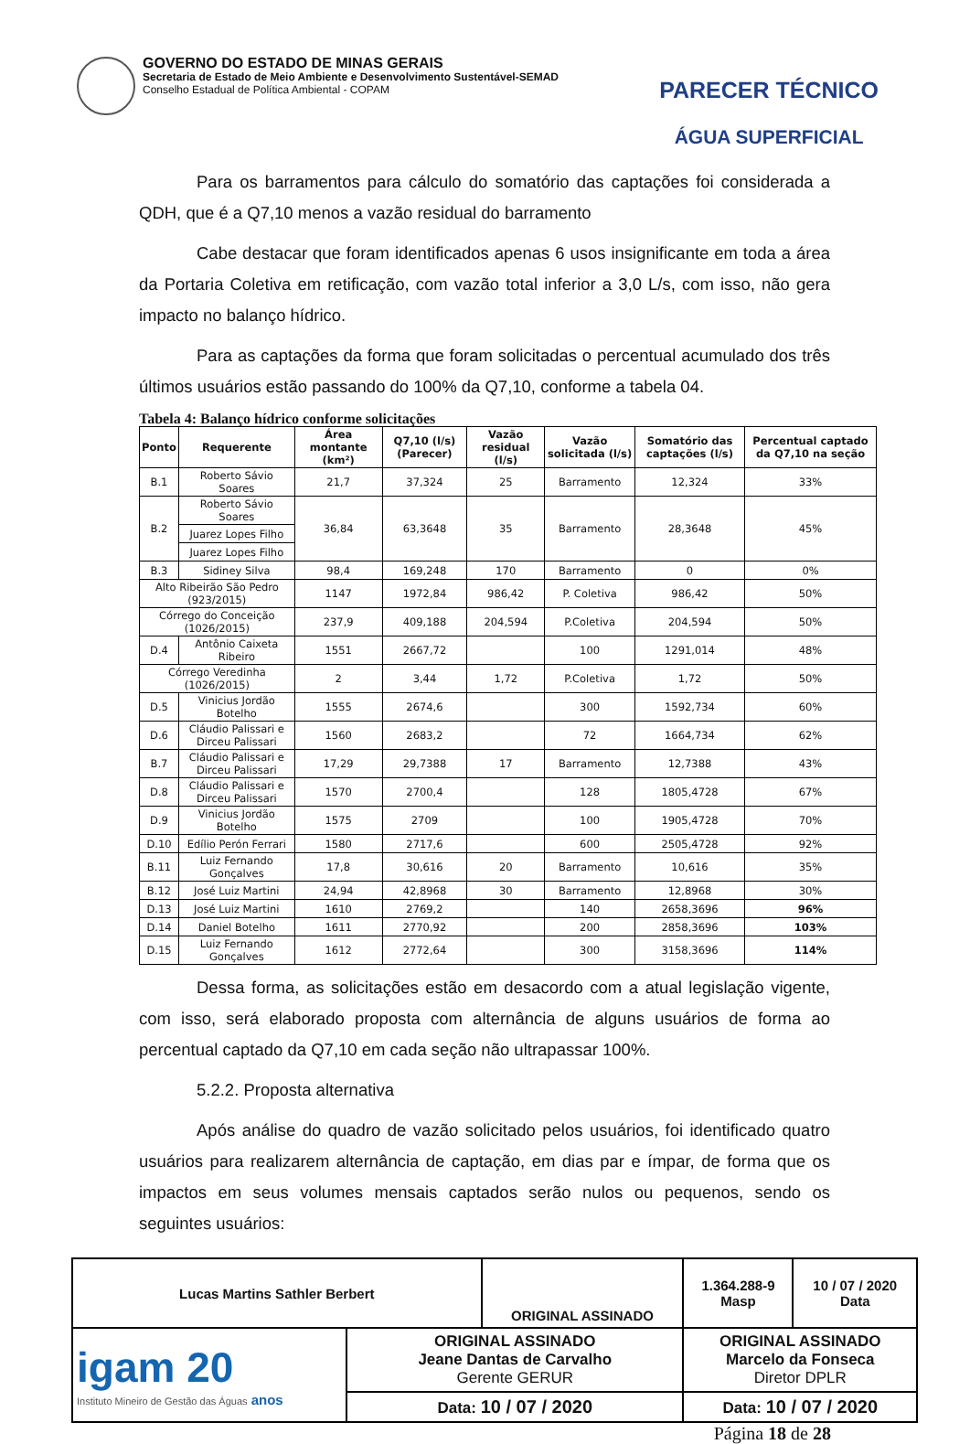GOVERNO DO ESTADO DE MINAS GERAIS
Secretaria de Estado de Meio Ambiente e Desenvolvimento Sustentável-SEMAD
Conselho Estadual de Política Ambiental - COPAM
PARECER TÉCNICO
ÁGUA SUPERFICIAL
Para os barramentos para cálculo do somatório das captações foi considerada a QDH, que é a Q7,10 menos a vazão residual do barramento
Cabe destacar que foram identificados apenas 6 usos insignificante em toda a área da Portaria Coletiva em retificação, com vazão total inferior a 3,0 L/s, com isso, não gera impacto no balanço hídrico.
Para as captações da forma que foram solicitadas o percentual acumulado dos três últimos usuários estão passando do 100% da Q7,10, conforme a tabela 04.
Tabela 4: Balanço hídrico conforme solicitações
| Ponto | Requerente | Área montante (km²) | Q7,10 (l/s) (Parecer) | Vazão residual (l/s) | Vazão solicitada (l/s) | Somatório das captações (l/s) | Percentual captado da Q7,10 na seção |
| --- | --- | --- | --- | --- | --- | --- | --- |
| B.1 | Roberto Sávio Soares | 21,7 | 37,324 | 25 | Barramento | 12,324 | 33% |
| B.2 | Roberto Sávio Soares | 36,84 | 63,3648 | 35 | Barramento | 28,3648 | 45% |
| | Juarez Lopes Filho | | | | | | |
| | Juarez Lopes Filho | | | | | | |
| B.3 | Sidiney Silva | 98,4 | 169,248 | 170 | Barramento | 0 | 0% |
| Alto Ribeirão São Pedro (923/2015) | | 1147 | 1972,84 | 986,42 | P. Coletiva | 986,42 | 50% |
| Córrego do Conceição (1026/2015) | | 237,9 | 409,188 | 204,594 | P.Coletiva | 204,594 | 50% |
| D.4 | Antônio Caixeta Ribeiro | 1551 | 2667,72 | | 100 | 1291,014 | 48% |
| Córrego Veredinha (1026/2015) | | 2 | 3,44 | 1,72 | P.Coletiva | 1,72 | 50% |
| D.5 | Vinicius Jordão Botelho | 1555 | 2674,6 | | 300 | 1592,734 | 60% |
| D.6 | Cláudio Palissari e Dirceu Palissari | 1560 | 2683,2 | | 72 | 1664,734 | 62% |
| B.7 | Cláudio Palissari e Dirceu Palissari | 17,29 | 29,7388 | 17 | Barramento | 12,7388 | 43% |
| D.8 | Cláudio Palissari e Dirceu Palissari | 1570 | 2700,4 | | 128 | 1805,4728 | 67% |
| D.9 | Vinicius Jordão Botelho | 1575 | 2709 | | 100 | 1905,4728 | 70% |
| D.10 | Edílio Perón Ferrari | 1580 | 2717,6 | | 600 | 2505,4728 | 92% |
| B.11 | Luiz Fernando Gonçalves | 17,8 | 30,616 | 20 | Barramento | 10,616 | 35% |
| B.12 | José Luiz Martini | 24,94 | 42,8968 | 30 | Barramento | 12,8968 | 30% |
| D.13 | José Luiz Martini | 1610 | 2769,2 | | 140 | 2658,3696 | 96% |
| D.14 | Daniel Botelho | 1611 | 2770,92 | | 200 | 2858,3696 | 103% |
| D.15 | Luiz Fernando Gonçalves | 1612 | 2772,64 | | 300 | 3158,3696 | 114% |
Dessa forma, as solicitações estão em desacordo com a atual legislação vigente, com isso, será elaborado proposta com alternância de alguns usuários de forma ao percentual captado da Q7,10 em cada seção não ultrapassar 100%.
5.2.2. Proposta alternativa
Após análise do quadro de vazão solicitado pelos usuários, foi identificado quatro usuários para realizarem alternância de captação, em dias par e ímpar, de forma que os impactos em seus volumes mensais captados serão nulos ou pequenos, sendo os seguintes usuários:
| Lucas Martins Sathler Berbert | | ORIGINAL ASSINADO | | 1.364.288-9 Masp | 10 / 07 / 2020 Data |
| igam 20 Instituto Mineiro de Gestão das Águas anos | ORIGINAL ASSINADO Jeane Dantas de Carvalho Gerente GERUR | | ORIGINAL ASSINADO Marcelo da Fonseca Diretor DPLR | | |
| | Data: 10 / 07 / 2020 | | Data: 10 / 07 / 2020 | | |
Página 18 de 28